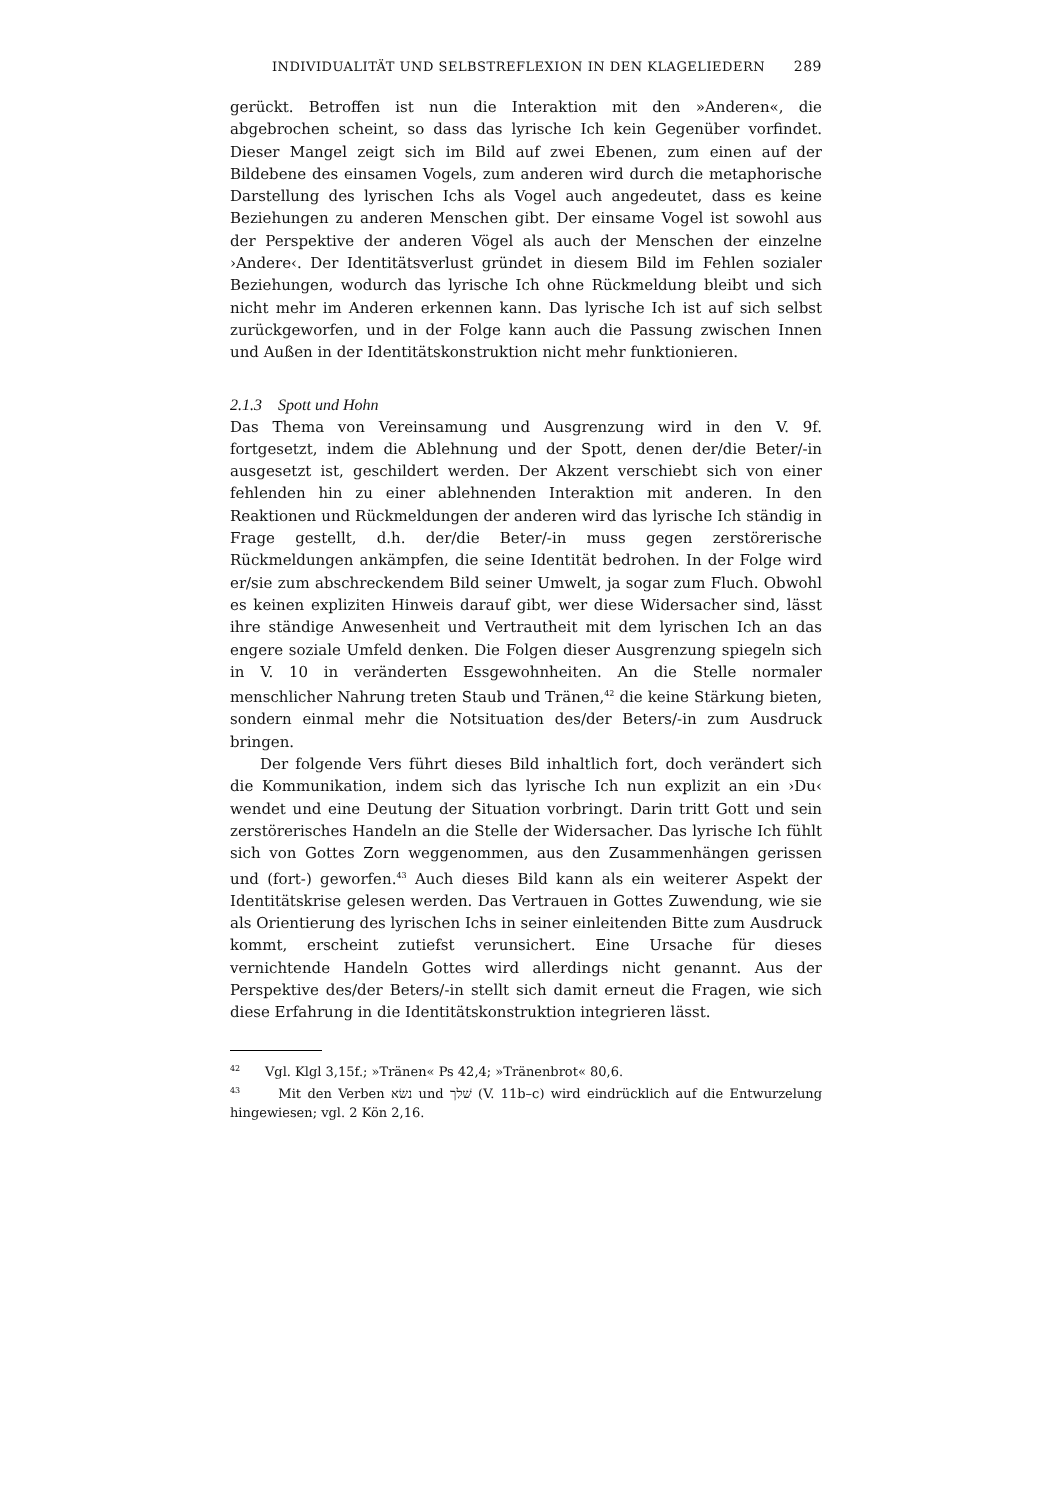INDIVIDUALITÄT UND SELBSTREFLEXION IN DEN KLAGELIEDERN 289
gerückt. Betroffen ist nun die Interaktion mit den »Anderen«, die abgebrochen scheint, so dass das lyrische Ich kein Gegenüber vorfindet. Dieser Mangel zeigt sich im Bild auf zwei Ebenen, zum einen auf der Bildebene des einsamen Vogels, zum anderen wird durch die metaphorische Darstellung des lyrischen Ichs als Vogel auch angedeutet, dass es keine Beziehungen zu anderen Menschen gibt. Der einsame Vogel ist sowohl aus der Perspektive der anderen Vögel als auch der Menschen der einzelne ›Andere‹. Der Identitätsverlust gründet in diesem Bild im Fehlen sozialer Beziehungen, wodurch das lyrische Ich ohne Rückmeldung bleibt und sich nicht mehr im Anderen erkennen kann. Das lyrische Ich ist auf sich selbst zurückgeworfen, und in der Folge kann auch die Passung zwischen Innen und Außen in der Identitätskonstruktion nicht mehr funktionieren.
2.1.3 Spott und Hohn
Das Thema von Vereinsamung und Ausgrenzung wird in den V. 9f. fortgesetzt, indem die Ablehnung und der Spott, denen der/die Beter/-in ausgesetzt ist, geschildert werden. Der Akzent verschiebt sich von einer fehlenden hin zu einer ablehnenden Interaktion mit anderen. In den Reaktionen und Rückmeldungen der anderen wird das lyrische Ich ständig in Frage gestellt, d.h. der/die Beter/-in muss gegen zerstörerische Rückmeldungen ankämpfen, die seine Identität bedrohen. In der Folge wird er/sie zum abschreckendem Bild seiner Umwelt, ja sogar zum Fluch. Obwohl es keinen expliziten Hinweis darauf gibt, wer diese Widersacher sind, lässt ihre ständige Anwesenheit und Vertrautheit mit dem lyrischen Ich an das engere soziale Umfeld denken. Die Folgen dieser Ausgrenzung spiegeln sich in V. 10 in veränderten Essgewohnheiten. An die Stelle normaler menschlicher Nahrung treten Staub und Tränen,<sup>42</sup> die keine Stärkung bieten, sondern einmal mehr die Notsituation des/der Beters/-in zum Ausdruck bringen.
Der folgende Vers führt dieses Bild inhaltlich fort, doch verändert sich die Kommunikation, indem sich das lyrische Ich nun explizit an ein ›Du‹ wendet und eine Deutung der Situation vorbringt. Darin tritt Gott und sein zerstörerisches Handeln an die Stelle der Widersacher. Das lyrische Ich fühlt sich von Gottes Zorn weggenommen, aus den Zusammenhängen gerissen und (fort-) geworfen.<sup>43</sup> Auch dieses Bild kann als ein weiterer Aspekt der Identitätskrise gelesen werden. Das Vertrauen in Gottes Zuwendung, wie sie als Orientierung des lyrischen Ichs in seiner einleitenden Bitte zum Ausdruck kommt, erscheint zutiefst verunsichert. Eine Ursache für dieses vernichtende Handeln Gottes wird allerdings nicht genannt. Aus der Perspektive des/der Beters/-in stellt sich damit erneut die Fragen, wie sich diese Erfahrung in die Identitätskonstruktion integrieren lässt.
<sup>42</sup> Vgl. Klgl 3,15f.; »Tränen« Ps 42,4; »Tränenbrot« 80,6.
<sup>43</sup> Mit den Verben נשׂא und שׁלך (V. 11b–c) wird eindrücklich auf die Entwurzelung hingewiesen; vgl. 2 Kön 2,16.